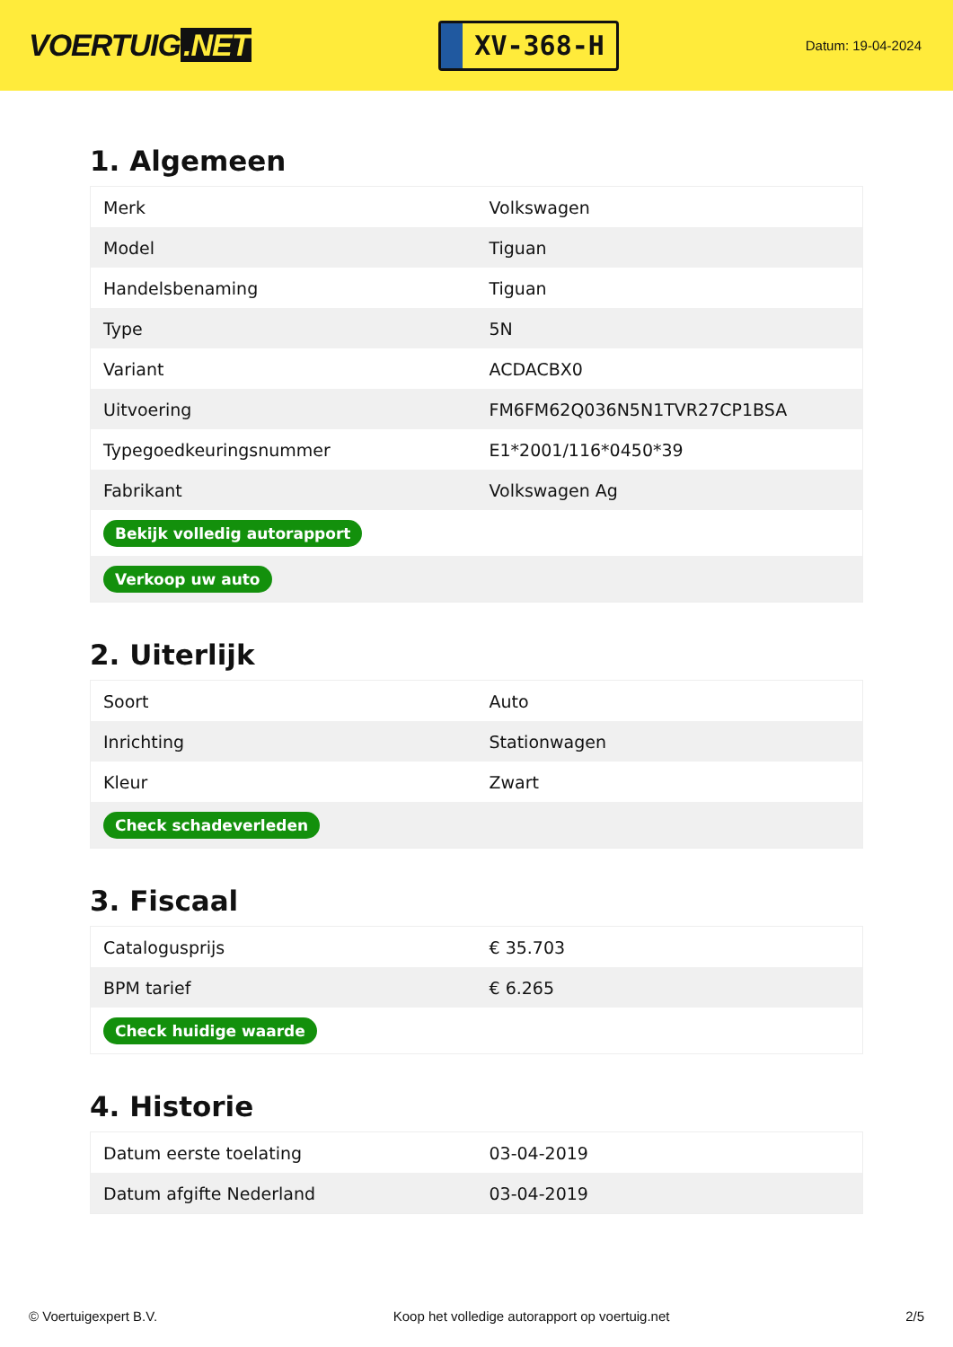VOERTUIG.NET
XV-368-H
Datum: 19-04-2024
1. Algemeen
| Merk | Volkswagen |
| Model | Tiguan |
| Handelsbenaming | Tiguan |
| Type | 5N |
| Variant | ACDACBX0 |
| Uitvoering | FM6FM62Q036N5N1TVR27CP1BSA |
| Typegoedkeuringsnummer | E1*2001/116*0450*39 |
| Fabrikant | Volkswagen Ag |
| Bekijk volledig autorapport | |
| Verkoop uw auto | |
2. Uiterlijk
| Soort | Auto |
| Inrichting | Stationwagen |
| Kleur | Zwart |
| Check schadeverleden | |
3. Fiscaal
| Catalogusprijs | € 35.703 |
| BPM tarief | € 6.265 |
| Check huidige waarde | |
4. Historie
| Datum eerste toelating | 03-04-2019 |
| Datum afgifte Nederland | 03-04-2019 |
© Voertuigexpert B.V. Koop het volledige autorapport op voertuig.net 2/5